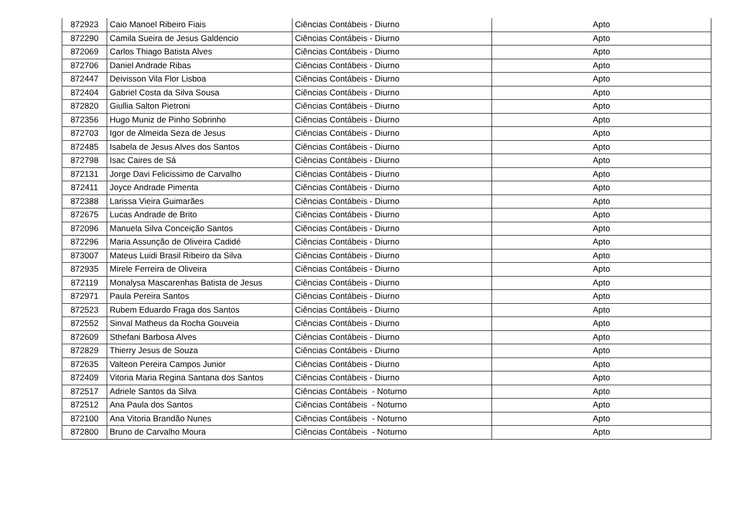| 872923 | Caio Manoel Ribeiro Fiais | Ciências Contábeis - Diurno | Apto |
| 872290 | Camila Sueira de Jesus Galdencio | Ciências Contábeis - Diurno | Apto |
| 872069 | Carlos Thiago Batista Alves | Ciências Contábeis - Diurno | Apto |
| 872706 | Daniel Andrade Ribas | Ciências Contábeis - Diurno | Apto |
| 872447 | Deivisson Vila Flor Lisboa | Ciências Contábeis - Diurno | Apto |
| 872404 | Gabriel Costa da Silva Sousa | Ciências Contábeis - Diurno | Apto |
| 872820 | Giullia Salton Pietroni | Ciências Contábeis - Diurno | Apto |
| 872356 | Hugo Muniz de Pinho Sobrinho | Ciências Contábeis - Diurno | Apto |
| 872703 | Igor de Almeida Seza de Jesus | Ciências Contábeis - Diurno | Apto |
| 872485 | Isabela de Jesus Alves dos Santos | Ciências Contábeis - Diurno | Apto |
| 872798 | Isac Caires de Sá | Ciências Contábeis - Diurno | Apto |
| 872131 | Jorge Davi Felicissimo de Carvalho | Ciências Contábeis - Diurno | Apto |
| 872411 | Joyce Andrade Pimenta | Ciências Contábeis - Diurno | Apto |
| 872388 | Larissa Vieira Guimarães | Ciências Contábeis - Diurno | Apto |
| 872675 | Lucas Andrade de Brito | Ciências Contábeis - Diurno | Apto |
| 872096 | Manuela Silva Conceição Santos | Ciências Contábeis - Diurno | Apto |
| 872296 | Maria Assunção de Oliveira Cadidé | Ciências Contábeis - Diurno | Apto |
| 873007 | Mateus Luidi Brasil Ribeiro da Silva | Ciências Contábeis - Diurno | Apto |
| 872935 | Mirele Ferreira de Oliveira | Ciências Contábeis - Diurno | Apto |
| 872119 | Monalysa Mascarenhas Batista de Jesus | Ciências Contábeis - Diurno | Apto |
| 872971 | Paula Pereira Santos | Ciências Contábeis - Diurno | Apto |
| 872523 | Rubem Eduardo Fraga dos Santos | Ciências Contábeis - Diurno | Apto |
| 872552 | Sinval Matheus da Rocha Gouveia | Ciências Contábeis - Diurno | Apto |
| 872609 | Sthefani Barbosa Alves | Ciências Contábeis - Diurno | Apto |
| 872829 | Thierry Jesus de Souza | Ciências Contábeis - Diurno | Apto |
| 872635 | Valteon Pereira Campos Junior | Ciências Contábeis - Diurno | Apto |
| 872409 | Vitoria Maria Regina Santana dos Santos | Ciências Contábeis - Diurno | Apto |
| 872517 | Adriele Santos da Silva | Ciências Contábeis - Noturno | Apto |
| 872512 | Ana Paula dos Santos | Ciências Contábeis - Noturno | Apto |
| 872100 | Ana Vitoria Brandão Nunes | Ciências Contábeis - Noturno | Apto |
| 872800 | Bruno de Carvalho Moura | Ciências Contábeis - Noturno | Apto |